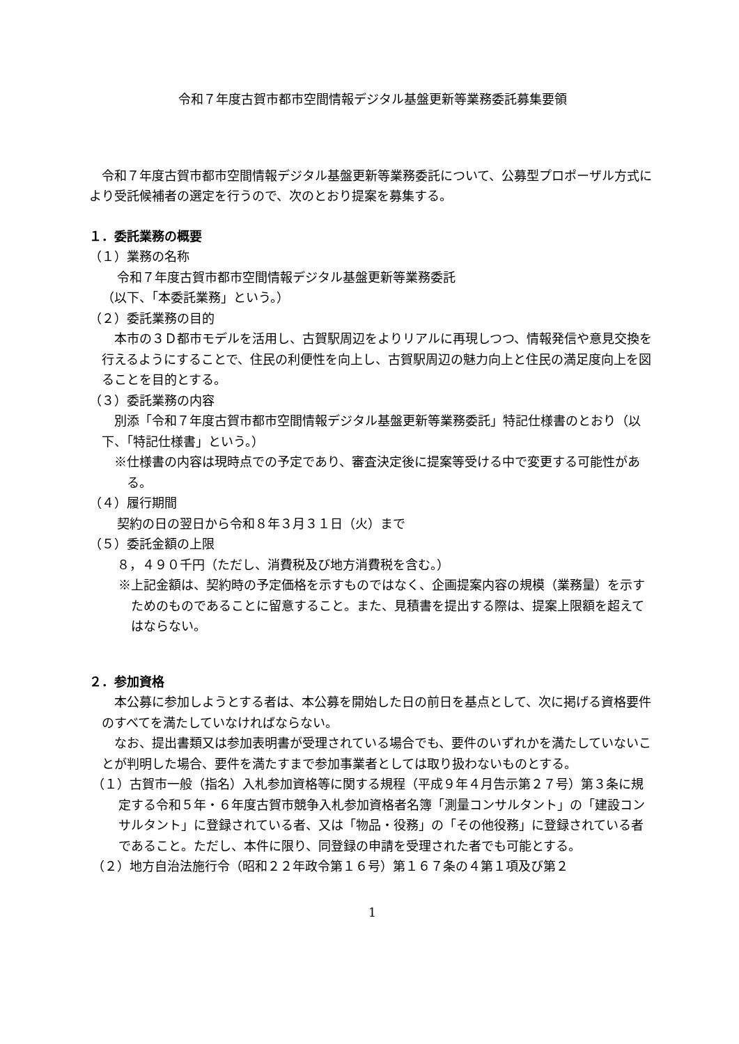令和７年度古賀市都市空間情報デジタル基盤更新等業務委託募集要領
　令和７年度古賀市都市空間情報デジタル基盤更新等業務委託について、公募型プロポーザル方式により受託候補者の選定を行うので、次のとおり提案を募集する。
１．委託業務の概要
（１）業務の名称
令和７年度古賀市都市空間情報デジタル基盤更新等業務委託
（以下、「本委託業務」という。）
（２）委託業務の目的
　本市の３Ｄ都市モデルを活用し、古賀駅周辺をよりリアルに再現しつつ、情報発信や意見交換を行えるようにすることで、住民の利便性を向上し、古賀駅周辺の魅力向上と住民の満足度向上を図ることを目的とする。
（３）委託業務の内容
　別添「令和７年度古賀市都市空間情報デジタル基盤更新等業務委託」特記仕様書のとおり（以下、「特記仕様書」という。）
※仕様書の内容は現時点での予定であり、審査決定後に提案等受ける中で変更する可能性がある。
（４）履行期間
契約の日の翌日から令和８年３月３１日（火）まで
（５）委託金額の上限
８，４９０千円（ただし、消費税及び地方消費税を含む。）
※上記金額は、契約時の予定価格を示すものではなく、企画提案内容の規模（業務量）を示すためのものであることに留意すること。また、見積書を提出する際は、提案上限額を超えてはならない。
２．参加資格
　本公募に参加しようとする者は、本公募を開始した日の前日を基点として、次に掲げる資格要件のすべてを満たしていなければならない。
　なお、提出書類又は参加表明書が受理されている場合でも、要件のいずれかを満たしていないことが判明した場合、要件を満たすまで参加事業者としては取り扱わないものとする。
（１）古賀市一般（指名）入札参加資格等に関する規程（平成９年４月告示第２７号）第３条に規定する令和５年・６年度古賀市競争入札参加資格者名簿「測量コンサルタント」の「建設コンサルタント」に登録されている者、又は「物品・役務」の「その他役務」に登録されている者であること。ただし、本件に限り、同登録の申請を受理された者でも可能とする。
（２）地方自治法施行令（昭和２２年政令第１６号）第１６７条の４第１項及び第２
1